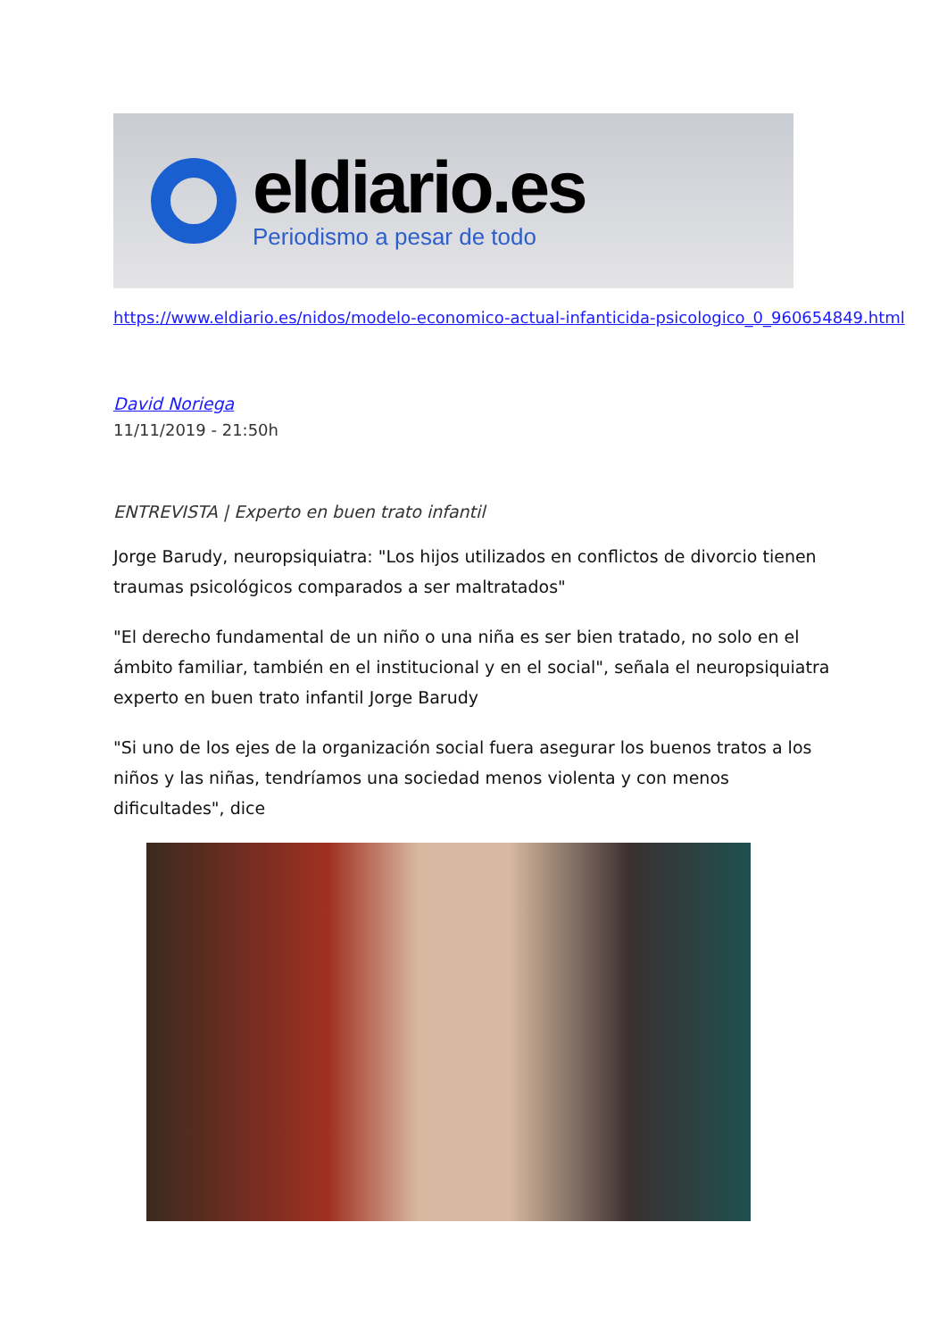eldiario.es
Periodismo a pesar de todo
https://www.eldiario.es/nidos/modelo-economico-actual-infanticida-psicologico_0_960654849.html
David Noriega
11/11/2019 - 21:50h
ENTREVISTA | Experto en buen trato infantil
Jorge Barudy, neuropsiquiatra: "Los hijos utilizados en conflictos de divorcio tienen traumas psicológicos comparados a ser maltratados"
"El derecho fundamental de un niño o una niña es ser bien tratado, no solo en el ámbito familiar, también en el institucional y en el social", señala el neuropsiquiatra experto en buen trato infantil Jorge Barudy
"Si uno de los ejes de la organización social fuera asegurar los buenos tratos a los niños y las niñas, tendríamos una sociedad menos violenta y con menos dificultades", dice